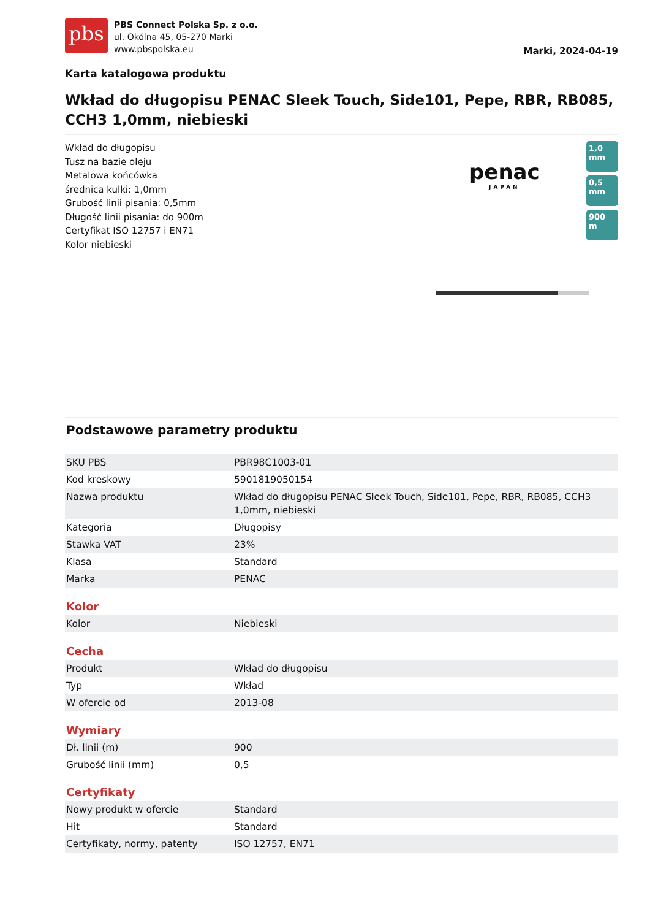pbs
PBS Connect Polska Sp. z o.o.
ul. Okólna 45, 05-270 Marki
www.pbspolska.eu
Marki, 2024-04-19
Karta katalogowa produktu
Wkład do długopisu PENAC Sleek Touch, Side101, Pepe, RBR, RB085, CCH3 1,0mm, niebieski
Wkład do długopisu
Tusz na bazie oleju
Metalowa końcówka
średnica kulki: 1,0mm
Grubość linii pisania: 0,5mm
Długość linii pisania: do 900m
Certyfikat ISO 12757 i EN71
Kolor niebieski
penac
JAPAN
1,0 mm
0,5 mm
900 m
Podstawowe parametry produktu
| SKU PBS | PBR98C1003-01 |
| Kod kreskowy | 5901819050154 |
| Nazwa produktu | Wkład do długopisu PENAC Sleek Touch, Side101, Pepe, RBR, RB085, CCH3 1,0mm, niebieski |
| Kategoria | Długopisy |
| Stawka VAT | 23% |
| Klasa | Standard |
| Marka | PENAC |
Kolor
| Kolor | Niebieski |
Cecha
| Produkt | Wkład do długopisu |
| Typ | Wkład |
| W ofercie od | 2013-08 |
Wymiary
| Dł. linii (m) | 900 |
| Grubość linii (mm) | 0,5 |
Certyfikaty
| Nowy produkt w ofercie | Standard |
| Hit | Standard |
| Certyfikaty, normy, patenty | ISO 12757, EN71 |